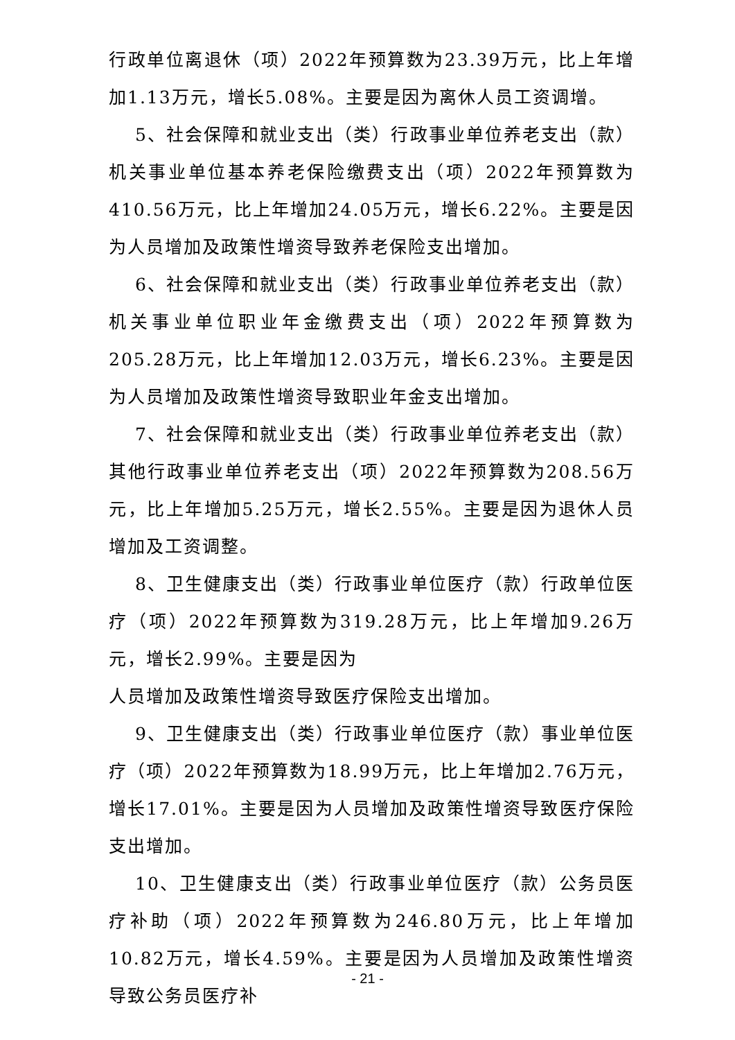行政单位离退休（项）2022年预算数为23.39万元，比上年增加1.13万元，增长5.08%。主要是因为离休人员工资调增。
5、社会保障和就业支出（类）行政事业单位养老支出（款）机关事业单位基本养老保险缴费支出（项）2022年预算数为410.56万元，比上年增加24.05万元，增长6.22%。主要是因为人员增加及政策性增资导致养老保险支出增加。
6、社会保障和就业支出（类）行政事业单位养老支出（款）机关事业单位职业年金缴费支出（项）2022年预算数为205.28万元，比上年增加12.03万元，增长6.23%。主要是因为人员增加及政策性增资导致职业年金支出增加。
7、社会保障和就业支出（类）行政事业单位养老支出（款）其他行政事业单位养老支出（项）2022年预算数为208.56万元，比上年增加5.25万元，增长2.55%。主要是因为退休人员增加及工资调整。
8、卫生健康支出（类）行政事业单位医疗（款）行政单位医疗（项）2022年预算数为319.28万元，比上年增加9.26万元，增长2.99%。主要是因为
人员增加及政策性增资导致医疗保险支出增加。
9、卫生健康支出（类）行政事业单位医疗（款）事业单位医疗（项）2022年预算数为18.99万元，比上年增加2.76万元，增长17.01%。主要是因为人员增加及政策性增资导致医疗保险支出增加。
10、卫生健康支出（类）行政事业单位医疗（款）公务员医疗补助（项）2022年预算数为246.80万元，比上年增加10.82万元，增长4.59%。主要是因为人员增加及政策性增资导致公务员医疗补
- 21 -